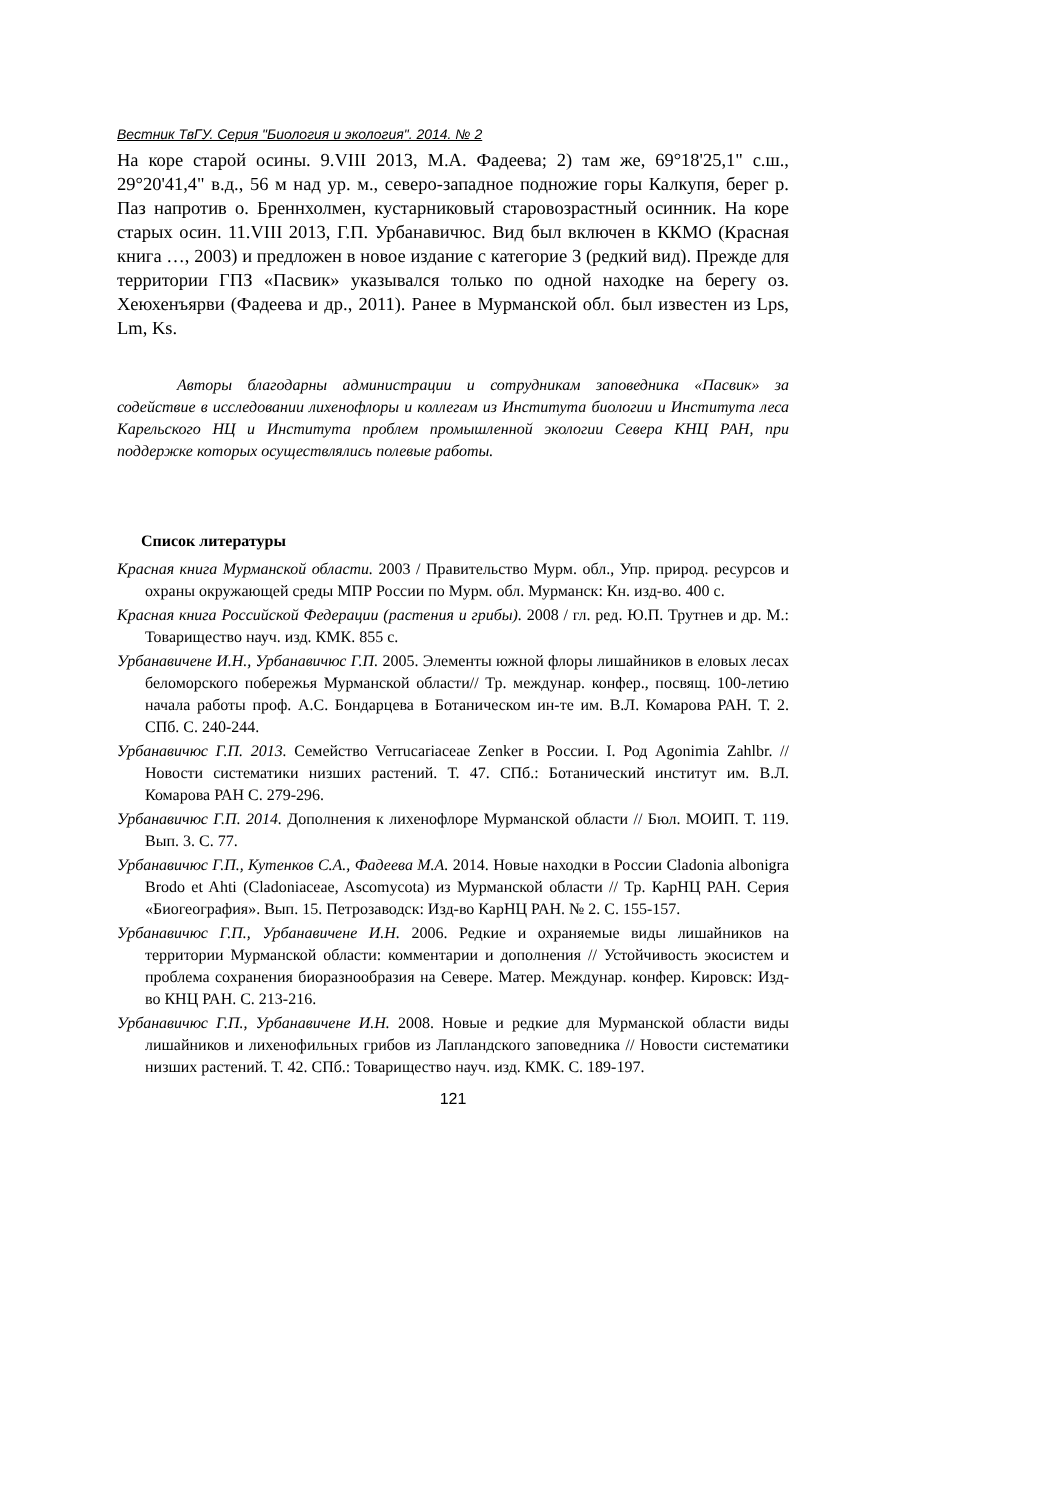Вестник ТвГУ. Серия "Биология и экология". 2014. № 2
На коре старой осины. 9.VIII 2013, М.А. Фадеева; 2) там же, 69°18'25,1" с.ш., 29°20'41,4" в.д., 56 м над ур. м., северо-западное подножие горы Калкупя, берег р. Паз напротив о. Бреннхолмен, кустарниковый старовозрастный осинник. На коре старых осин. 11.VIII 2013, Г.П. Урбанавичюс. Вид был включен в ККМО (Красная книга …, 2003) и предложен в новое издание с категорие 3 (редкий вид). Прежде для территории ГПЗ «Пасвик» указывался только по одной находке на берегу оз. Хеюхенъярви (Фадеева и др., 2011). Ранее в Мурманской обл. был известен из Lps, Lm, Ks.
Авторы благодарны администрации и сотрудникам заповедника «Пасвик» за содействие в исследовании лихенофлоры и коллегам из Института биологии и Института леса Карельского НЦ и Института проблем промышленной экологии Севера КНЦ РАН, при поддержке которых осуществлялись полевые работы.
Список литературы
Красная книга Мурманской области. 2003 / Правительство Мурм. обл., Упр. природ. ресурсов и охраны окружающей среды МПР России по Мурм. обл. Мурманск: Кн. изд-во. 400 с.
Красная книга Российской Федерации (растения и грибы). 2008 / гл. ред. Ю.П. Трутнев и др. М.: Товарищество науч. изд. КМК. 855 с.
Урбанавичене И.Н., Урбанавичюс Г.П. 2005. Элементы южной флоры лишайников в еловых лесах беломорского побережья Мурманской области// Тр. междунар. конфер., посвящ. 100-летию начала работы проф. А.С. Бондарцева в Ботаническом ин-те им. В.Л. Комарова РАН. Т. 2. СПб. С. 240-244.
Урбанавичюс Г.П. 2013. Семейство Verrucariaceae Zenker в России. I. Род Agonimia Zahlbr. // Новости систематики низших растений. Т. 47. СПб.: Ботанический институт им. В.Л. Комарова РАН С. 279-296.
Урбанавичюс Г.П. 2014. Дополнения к лихенофлоре Мурманской области // Бюл. МОИП. Т. 119. Вып. 3. С. 77.
Урбанавичюс Г.П., Кутенков С.А., Фадеева М.А. 2014. Новые находки в России Cladonia albonigra Brodo et Ahti (Cladoniaceae, Ascomycota) из Мурманской области // Тр. КарНЦ РАН. Серия «Биогеография». Вып. 15. Петрозаводск: Изд-во КарНЦ РАН. № 2. С. 155-157.
Урбанавичюс Г.П., Урбанавичене И.Н. 2006. Редкие и охраняемые виды лишайников на территории Мурманской области: комментарии и дополнения // Устойчивость экосистем и проблема сохранения биоразнообразия на Севере. Матер. Междунар. конфер. Кировск: Изд-во КНЦ РАН. С. 213-216.
Урбанавичюс Г.П., Урбанавичене И.Н. 2008. Новые и редкие для Мурманской области виды лишайников и лихенофильных грибов из Лапландского заповедника // Новости систематики низших растений. Т. 42. СПб.: Товарищество науч. изд. КМК. С. 189-197.
121